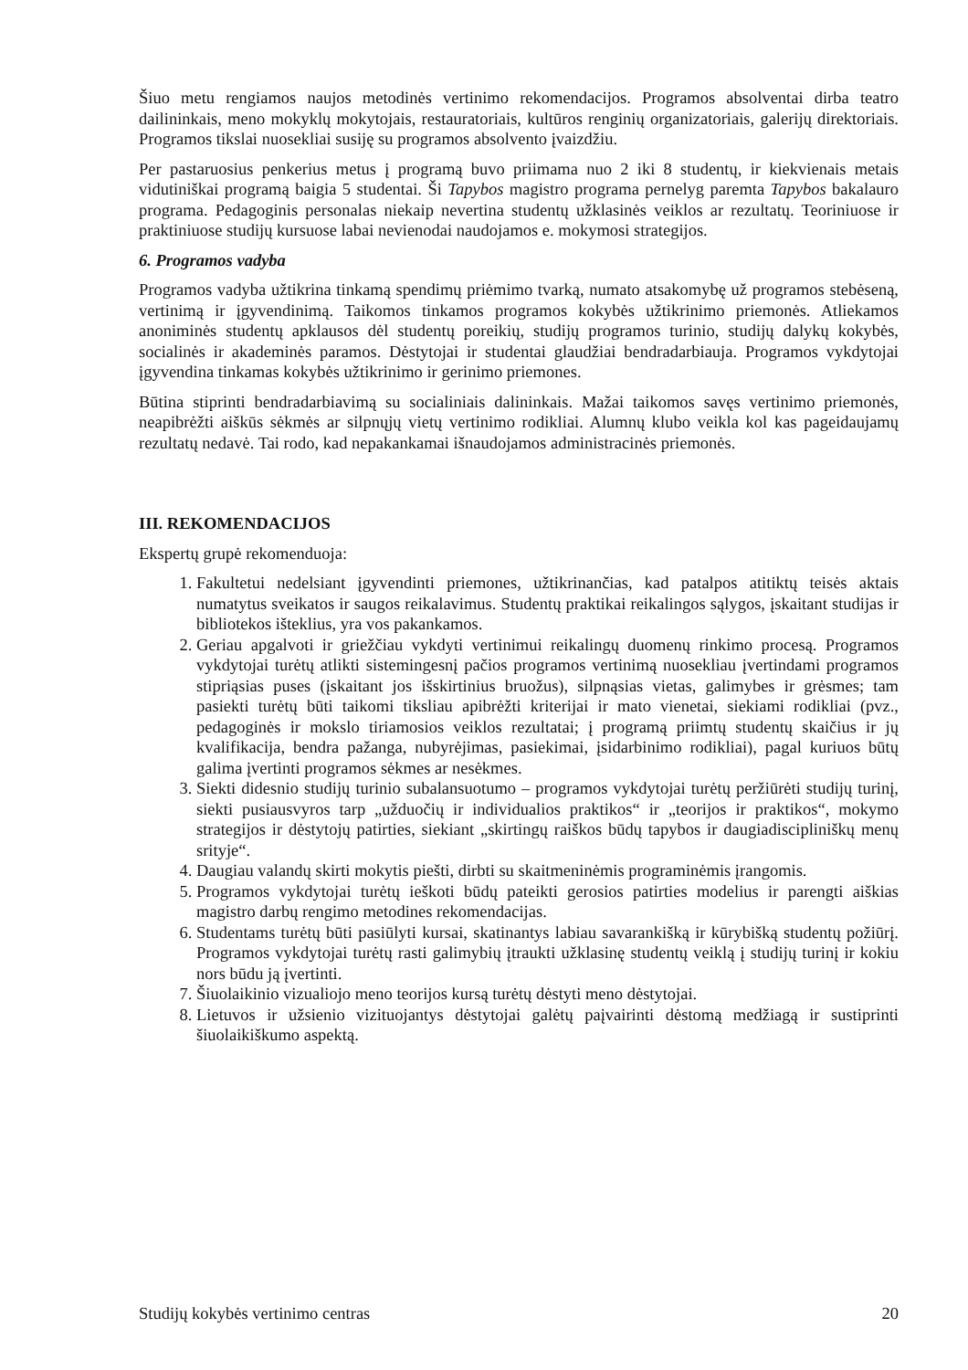Šiuo metu rengiamos naujos metodinės vertinimo rekomendacijos. Programos absolventai dirba teatro dailininkais, meno mokyklų mokytojais, restauratoriais, kultūros renginių organizatoriais, galerijų direktoriais. Programos tikslai nuosekliai susiję su programos absolvento įvaizdžiu.
Per pastaruosius penkerius metus į programą buvo priimama nuo 2 iki 8 studentų, ir kiekvienais metais vidutiniškai programą baigia 5 studentai. Ši Tapybos magistro programa pernelyg paremta Tapybos bakalauro programa. Pedagoginis personalas niekaip nevertina studentų užklasinės veiklos ar rezultatų. Teoriniuose ir praktiniuose studijų kursuose labai nevienodai naudojamos e. mokymosi strategijos.
6. Programos vadyba
Programos vadyba užtikrina tinkamą spendimų priėmimo tvarką, numato atsakomybę už programos stebėseną, vertinimą ir įgyvendinimą. Taikomos tinkamos programos kokybės užtikrinimo priemonės. Atliekamos anoniminės studentų apklausos dėl studentų poreikių, studijų programos turinio, studijų dalykų kokybės, socialinės ir akademinės paramos. Dėstytojai ir studentai glaudžiai bendradarbiauja. Programos vykdytojai įgyvendina tinkamas kokybės užtikrinimo ir gerinimo priemones.
Būtina stiprinti bendradarbiavimą su socialiniais dalininkais. Mažai taikomos savęs vertinimo priemonės, neapibrėžti aiškūs sėkmės ar silpnųjų vietų vertinimo rodikliai. Alumnų klubo veikla kol kas pageidaujamų rezultatų nedavė. Tai rodo, kad nepakankamai išnaudojamos administracinės priemonės.
III. REKOMENDACIJOS
Ekspertų grupė rekomenduoja:
1. Fakultetui nedelsiant įgyvendinti priemones, užtikrinančias, kad patalpos atitiktų teisės aktais numatytus sveikatos ir saugos reikalavimus. Studentų praktikai reikalingos sąlygos, įskaitant studijas ir bibliotekos išteklius, yra vos pakankamos.
2. Geriau apgalvoti ir griežčiau vykdyti vertinimui reikalingų duomenų rinkimo procesą. Programos vykdytojai turėtų atlikti sistemingesnį pačios programos vertinimą nuosekliau įvertindami programos stipriąsias puses (įskaitant jos išskirtinius bruožus), silpnąsias vietas, galimybes ir grėsmes; tam pasiekti turėtų būti taikomi tiksliau apibrėžti kriterijai ir mato vienetai, siekiami rodikliai (pvz., pedagoginės ir mokslo tiriamosios veiklos rezultatai; į programą priimtų studentų skaičius ir jų kvalifikacija, bendra pažanga, nubyrėjimas, pasiekimai, įsidarbinimo rodikliai), pagal kuriuos būtų galima įvertinti programos sėkmes ar nesėkmes.
3. Siekti didesnio studijų turinio subalansuotumo – programos vykdytojai turėtų peržiūrėti studijų turinį, siekti pusiausvyros tarp „užduočių ir individualios praktikos“ ir „teorijos ir praktikos“, mokymo strategijos ir dėstytojų patirties, siekiant „skirtingų raiškos būdų tapybos ir daugiadiscipliniškų menų srityje“.
4. Daugiau valandų skirti mokytis piešti, dirbti su skaitmeninėmis programinėmis įrangomis.
5. Programos vykdytojai turėtų ieškoti būdų pateikti gerosios patirties modelius ir parengti aiškias magistro darbų rengimo metodines rekomendacijas.
6. Studentams turėtų būti pasiūlyti kursai, skatinantys labiau savarankišką ir kūrybišką studentų požiūrį. Programos vykdytojai turėtų rasti galimybių įtraukti užklasinę studentų veiklą į studijų turinį ir kokiu nors būdu ją įvertinti.
7. Šiuolaikinio vizualiojo meno teorijos kursą turėtų dėstyti meno dėstytojai.
8. Lietuvos ir užsienio vizituojantys dėstytojai galėtų paįvairinti dėstomą medžiagą ir sustiprinti šiuolaikiškumo aspektą.
Studijų kokybės vertinimo centras 20